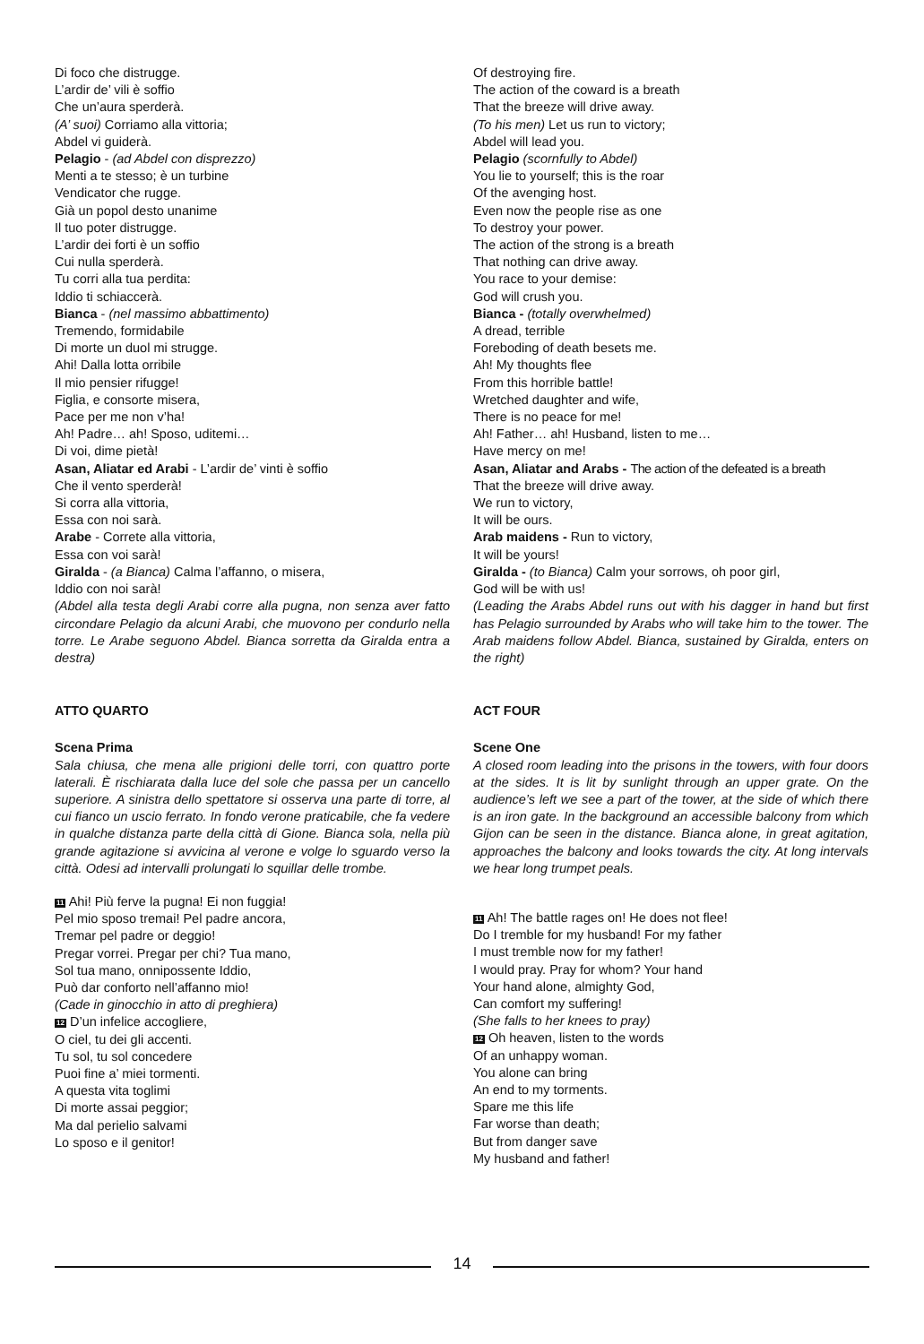Di foco che distrugge.
L’ardir de’ vili è soffio
Che un’aura sperderà.
(A’ suoi) Corriamo alla vittoria;
Abdel vi guiderà.
Pelagio - (ad Abdel con disprezzo)
Menti a te stesso; è un turbine
Vendicator che rugge.
Già un popol desto unanime
Il tuo poter distrugge.
L’ardir dei forti è un soffio
Cui nulla sperderà.
Tu corri alla tua perdita:
Iddio ti schiaccerà.
Bianca - (nel massimo abbattimento)
Tremendo, formidabile
Di morte un duol mi strugge.
Ahi! Dalla lotta orribile
Il mio pensier rifugge!
Figlia, e consorte misera,
Pace per me non v’ha!
Ah! Padre… ah! Sposo, uditemi…
Di voi, dime pietà!
Asan, Aliatar ed Arabi - L’ardir de’ vinti è soffio
Che il vento sperderà!
Si corra alla vittoria,
Essa con noi sarà.
Arabe - Correte alla vittoria,
Essa con voi sarà!
Giralda - (a Bianca) Calma l’affanno, o misera,
Iddio con noi sarà!
(Abdel alla testa degli Arabi corre alla pugna, non senza aver fatto circondare Pelagio da alcuni Arabi, che muovono per condurlo nella torre. Le Arabe seguono Abdel. Bianca sorretta da Giralda entra a destra)
ATTO QUARTO
Scena Prima
Sala chiusa, che mena alle prigioni delle torri, con quattro porte laterali. È rischiarata dalla luce del sole che passa per un cancello superiore. A sinistra dello spettatore si osserva una parte di torre, al cui fianco un uscio ferrato. In fondo verone praticabile, che fa vedere in qualche distanza parte della città di Gione. Bianca sola, nella più grande agitazione si avvicina al verone e volge lo sguardo verso la città. Odesi ad intervalli prolungati lo squillar delle trombe.
11 Ahi! Più ferve la pugna! Ei non fuggia!
Pel mio sposo tremai! Pel padre ancora,
Tremar pel padre or deggio!
Pregar vorrei. Pregar per chi? Tua mano,
Sol tua mano, onnipossente Iddio,
Può dar conforto nell’affanno mio!
(Cade in ginocchio in atto di preghiera)
12 D’un infelice accogliere,
O ciel, tu dei gli accenti.
Tu sol, tu sol concedere
Puoi fine a’ miei tormenti.
A questa vita toglimi
Di morte assai peggior;
Ma dal perielio salvami
Lo sposo e il genitor!
Of destroying fire.
The action of the coward is a breath
That the breeze will drive away.
(To his men) Let us run to victory;
Abdel will lead you.
Pelagio (scornfully to Abdel)
You lie to yourself; this is the roar
Of the avenging host.
Even now the people rise as one
To destroy your power.
The action of the strong is a breath
That nothing can drive away.
You race to your demise:
God will crush you.
Bianca - (totally overwhelmed)
A dread, terrible
Foreboding of death besets me.
Ah! My thoughts flee
From this horrible battle!
Wretched daughter and wife,
There is no peace for me!
Ah! Father… ah! Husband, listen to me…
Have mercy on me!
Asan, Aliatar and Arabs - The action of the defeated is a breath
That the breeze will drive away.
We run to victory,
It will be ours.
Arab maidens - Run to victory,
It will be yours!
Giralda - (to Bianca) Calm your sorrows, oh poor girl,
God will be with us!
(Leading the Arabs Abdel runs out with his dagger in hand but first has Pelagio surrounded by Arabs who will take him to the tower. The Arab maidens follow Abdel. Bianca, sustained by Giralda, enters on the right)
ACT FOUR
Scene One
A closed room leading into the prisons in the towers, with four doors at the sides. It is lit by sunlight through an upper grate. On the audience’s left we see a part of the tower, at the side of which there is an iron gate. In the background an accessible balcony from which Gijon can be seen in the distance. Bianca alone, in great agitation, approaches the balcony and looks towards the city. At long intervals we hear long trumpet peals.
11 Ah! The battle rages on! He does not flee!
Do I tremble for my husband! For my father
I must tremble now for my father!
I would pray. Pray for whom? Your hand
Your hand alone, almighty God,
Can comfort my suffering!
(She falls to her knees to pray)
12 Oh heaven, listen to the words
Of an unhappy woman.
You alone can bring
An end to my torments.
Spare me this life
Far worse than death;
But from danger save
My husband and father!
14